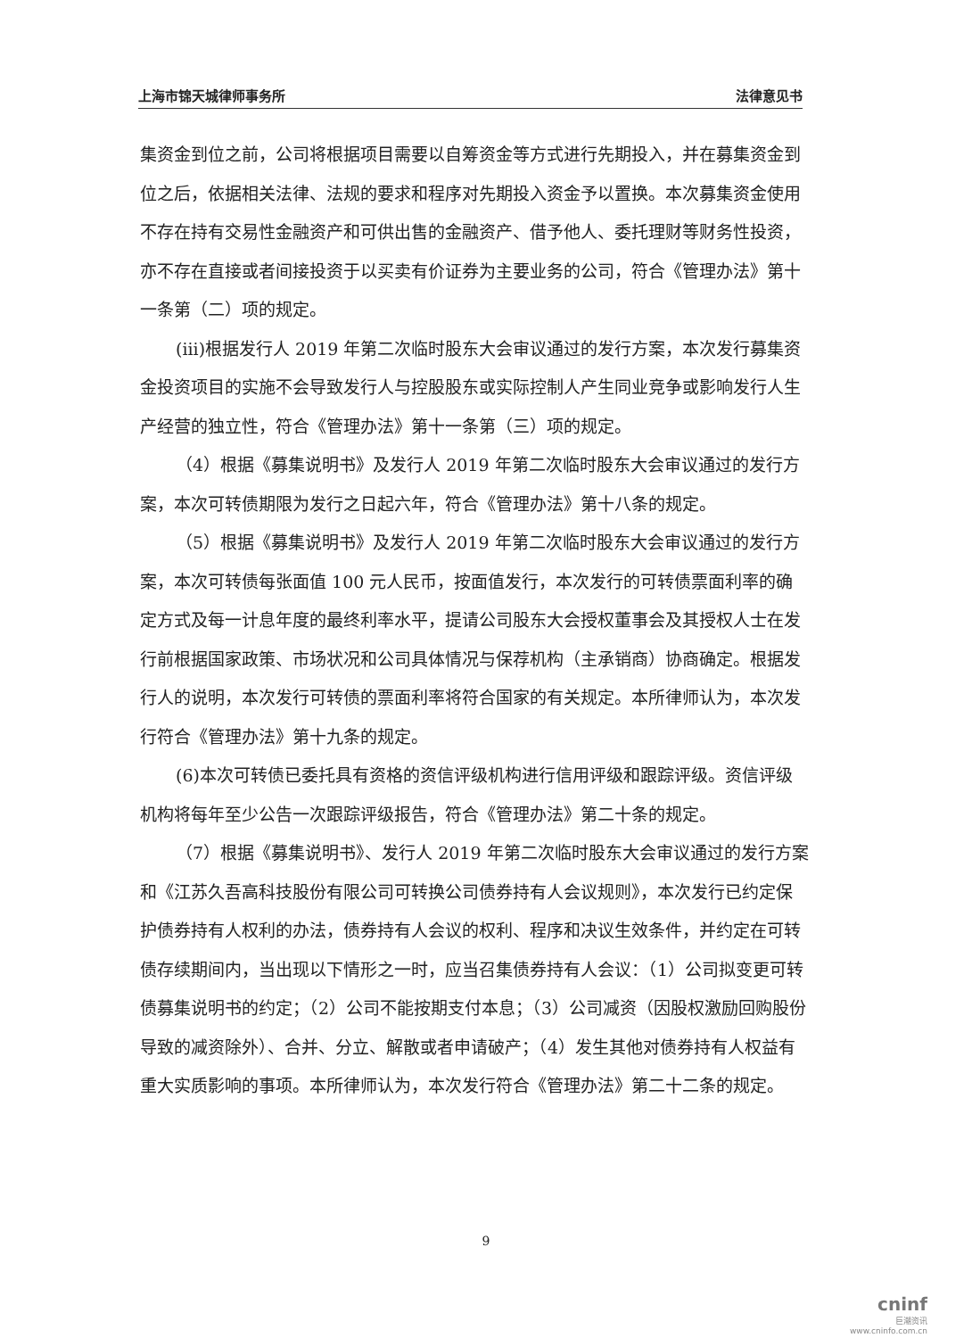上海市锦天城律师事务所 法律意见书
集资金到位之前，公司将根据项目需要以自筹资金等方式进行先期投入，并在募集资金到位之后，依据相关法律、法规的要求和程序对先期投入资金予以置换。本次募集资金使用不存在持有交易性金融资产和可供出售的金融资产、借予他人、委托理财等财务性投资，亦不存在直接或者间接投资于以买卖有价证券为主要业务的公司，符合《管理办法》第十一条第（二）项的规定。
(iii)根据发行人 2019 年第二次临时股东大会审议通过的发行方案，本次发行募集资金投资项目的实施不会导致发行人与控股股东或实际控制人产生同业竞争或影响发行人生产经营的独立性，符合《管理办法》第十一条第（三）项的规定。
（4）根据《募集说明书》及发行人 2019 年第二次临时股东大会审议通过的发行方案，本次可转债期限为发行之日起六年，符合《管理办法》第十八条的规定。
（5）根据《募集说明书》及发行人 2019 年第二次临时股东大会审议通过的发行方案，本次可转债每张面值 100 元人民币，按面值发行，本次发行的可转债票面利率的确定方式及每一计息年度的最终利率水平，提请公司股东大会授权董事会及其授权人士在发行前根据国家政策、市场状况和公司具体情况与保荐机构（主承销商）协商确定。根据发行人的说明，本次发行可转债的票面利率将符合国家的有关规定。本所律师认为，本次发行符合《管理办法》第十九条的规定。
(6)本次可转债已委托具有资格的资信评级机构进行信用评级和跟踪评级。资信评级机构将每年至少公告一次跟踪评级报告，符合《管理办法》第二十条的规定。
（7）根据《募集说明书》、发行人 2019 年第二次临时股东大会审议通过的发行方案和《江苏久吾高科技股份有限公司可转换公司债券持有人会议规则》，本次发行已约定保护债券持有人权利的办法，债券持有人会议的权利、程序和决议生效条件，并约定在可转债存续期间内，当出现以下情形之一时，应当召集债券持有人会议：（1）公司拟变更可转债募集说明书的约定；（2）公司不能按期支付本息；（3）公司减资（因股权激励回购股份导致的减资除外）、合并、分立、解散或者申请破产；（4）发生其他对债券持有人权益有重大实质影响的事项。本所律师认为，本次发行符合《管理办法》第二十二条的规定。
9
cninf
巨潮资讯
www.cninfo.com.cn